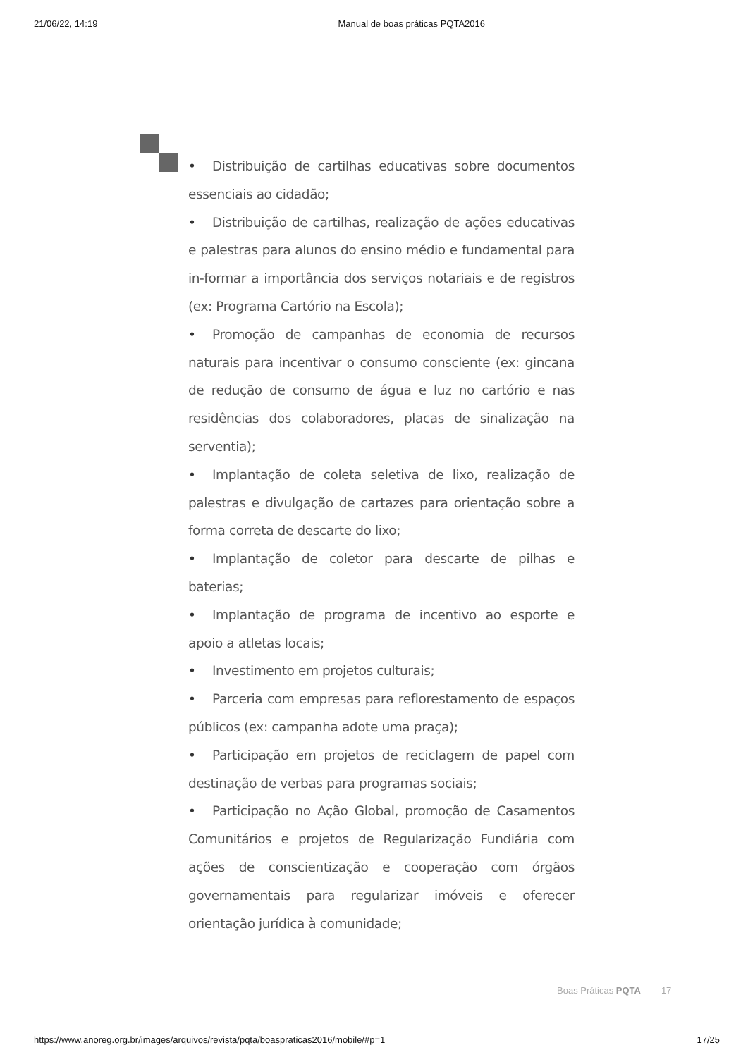21/06/22, 14:19 Manual de boas práticas PQTA2016
• Distribuição de cartilhas educativas sobre documentos essenciais ao cidadão;
• Distribuição de cartilhas, realização de ações educativas e palestras para alunos do ensino médio e fundamental para in-formar a importância dos serviços notariais e de registros (ex: Programa Cartório na Escola);
• Promoção de campanhas de economia de recursos naturais para incentivar o consumo consciente (ex: gincana de redução de consumo de água e luz no cartório e nas residências dos colaboradores, placas de sinalização na serventia);
• Implantação de coleta seletiva de lixo, realização de palestras e divulgação de cartazes para orientação sobre a forma correta de descarte do lixo;
• Implantação de coletor para descarte de pilhas e baterias;
• Implantação de programa de incentivo ao esporte e apoio a atletas locais;
• Investimento em projetos culturais;
• Parceria com empresas para reflorestamento de espaços públicos (ex: campanha adote uma praça);
• Participação em projetos de reciclagem de papel com destinação de verbas para programas sociais;
• Participação no Ação Global, promoção de Casamentos Comunitários e projetos de Regularização Fundiária com ações de conscientização e cooperação com órgãos governamentais para regularizar imóveis e oferecer orientação jurídica à comunidade;
Boas Práticas PQTA 17
https://www.anoreg.org.br/images/arquivos/revista/pqta/boaspraticas2016/mobile/#p=1 17/25